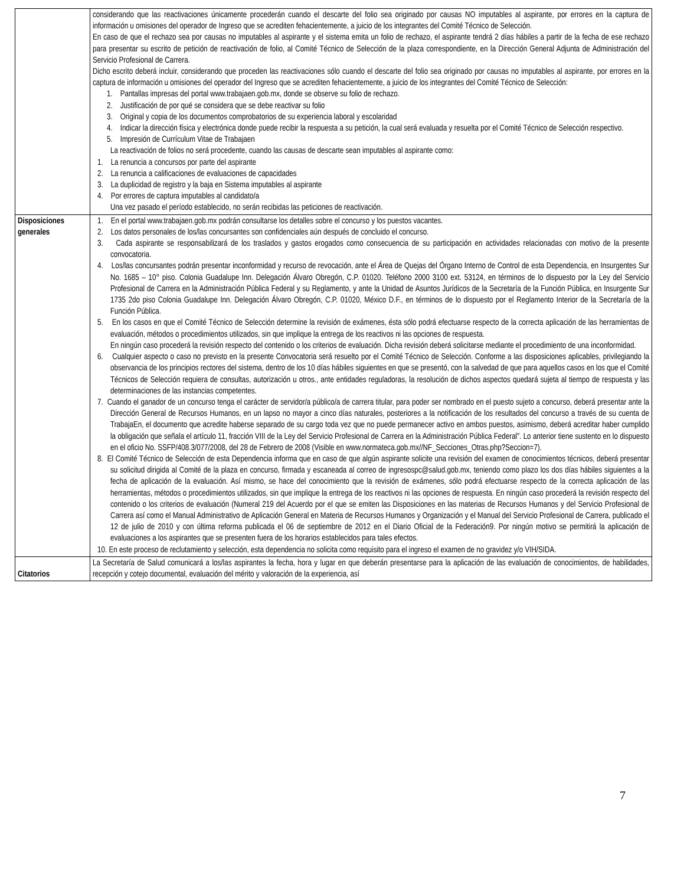| | considerando que las reactivaciones únicamente procederán cuando el descarte del folio sea originado por causas NO imputables al aspirante, por errores en la captura de información u omisiones del operador de Ingreso que se acrediten fehacientemente, a juicio de los integrantes del Comité Técnico de Selección. En caso de que el rechazo sea por causas no imputables al aspirante y el sistema emita un folio de rechazo, el aspirante tendrá 2 días hábiles a partir de la fecha de ese rechazo para presentar su escrito de petición de reactivación de folio, al Comité Técnico de Selección de la plaza correspondiente, en la Dirección General Adjunta de Administración del Servicio Profesional de Carrera. Dicho escrito deberá incluir, considerando que proceden las reactivaciones sólo cuando el descarte del folio sea originado por causas no imputables al aspirante, por errores en la captura de información u omisiones del operador del Ingreso que se acrediten fehacientemente, a juicio de los integrantes del Comité Técnico de Selección: 1. Pantallas impresas del portal www.trabajaen.gob.mx, donde se observe su folio de rechazo. 2. Justificación de por qué se considera que se debe reactivar su folio 3. Original y copia de los documentos comprobatorios de su experiencia laboral y escolaridad 4. Indicar la dirección física y electrónica donde puede recibir la respuesta a su petición, la cual será evaluada y resuelta por el Comité Técnico de Selección respectivo. 5. Impresión de Currículum Vitae de Trabajaen La reactivación de folios no será procedente, cuando las causas de descarte sean imputables al aspirante como: 1. La renuncia a concursos por parte del aspirante 2. La renuncia a calificaciones de evaluaciones de capacidades 3. La duplicidad de registro y la baja en Sistema imputables al aspirante 4. Por errores de captura imputables al candidato/a Una vez pasado el período establecido, no serán recibidas las peticiones de reactivación. |
| Disposiciones generales | 1. En el portal www.trabajaen.gob.mx podrán consultarse los detalles sobre el concurso y los puestos vacantes. 2. Los datos personales de los/las concursantes son confidenciales aún después de concluido el concurso. 3. Cada aspirante se responsabilizará de los traslados y gastos erogados como consecuencia de su participación en actividades relacionadas con motivo de la presente convocatoria. 4. Los/las concursantes podrán presentar inconformidad y recurso de revocación, ante el Área de Quejas del Órgano Interno de Control de esta Dependencia, en Insurgentes Sur No. 1685 – 10° piso. Colonia Guadalupe Inn. Delegación Álvaro Obregón, C.P. 01020. Teléfono 2000 3100 ext. 53124, en términos de lo dispuesto por la Ley del Servicio Profesional de Carrera en la Administración Pública Federal y su Reglamento, y ante la Unidad de Asuntos Jurídicos de la Secretaría de la Función Pública, en Insurgente Sur 1735 2do piso Colonia Guadalupe Inn. Delegación Álvaro Obregón, C.P. 01020, México D.F., en términos de lo dispuesto por el Reglamento Interior de la Secretaría de la Función Pública. 5. En los casos en que el Comité Técnico de Selección determine la revisión de exámenes, ésta sólo podrá efectuarse respecto de la correcta aplicación de las herramientas de evaluación, métodos o procedimientos utilizados, sin que implique la entrega de los reactivos ni las opciones de respuesta. En ningún caso procederá la revisión respecto del contenido o los criterios de evaluación. Dicha revisión deberá solicitarse mediante el procedimiento de una inconformidad. 6. Cualquier aspecto o caso no previsto en la presente Convocatoria será resuelto por el Comité Técnico de Selección. Conforme a las disposiciones aplicables, privilegiando la observancia de los principios rectores del sistema, dentro de los 10 días hábiles siguientes en que se presentó, con la salvedad de que para aquellos casos en los que el Comité Técnicos de Selección requiera de consultas, autorización u otros., ante entidades reguladoras, la resolución de dichos aspectos quedará sujeta al tiempo de respuesta y las determinaciones de las instancias competentes. 7. Cuando el ganador de un concurso tenga el carácter de servidor/a público/a de carrera titular, para poder ser nombrado en el puesto sujeto a concurso, deberá presentar ante la Dirección General de Recursos Humanos, en un lapso no mayor a cinco días naturales, posteriores a la notificación de los resultados del concurso a través de su cuenta de TrabajaEn, el documento que acredite haberse separado de su cargo toda vez que no puede permanecer activo en ambos puestos, asimismo, deberá acreditar haber cumplido la obligación que señala el artículo 11, fracción VIII de la Ley del Servicio Profesional de Carrera en la Administración Pública Federal”. Lo anterior tiene sustento en lo dispuesto en el oficio No. SSFP/408.3/077/2008, del 28 de Febrero de 2008 (Visible en www.normateca.gob.mx//NF_Secciones_Otras.php?Seccion=7). 8. El Comité Técnico de Selección de esta Dependencia informa que en caso de que algún aspirante solicite una revisión del examen de conocimientos técnicos, deberá presentar su solicitud dirigida al Comité de la plaza en concurso, firmada y escaneada al correo de ingresospc@salud.gob.mx, teniendo como plazo los dos días hábiles siguientes a la fecha de aplicación de la evaluación. Así mismo, se hace del conocimiento que la revisión de exámenes, sólo podrá efectuarse respecto de la correcta aplicación de las herramientas, métodos o procedimientos utilizados, sin que implique la entrega de los reactivos ni las opciones de respuesta. En ningún caso procederá la revisión respecto del contenido o los criterios de evaluación (Numeral 219 del Acuerdo por el que se emiten las Disposiciones en las materias de Recursos Humanos y del Servicio Profesional de Carrera así como el Manual Administrativo de Aplicación General en Materia de Recursos Humanos y Organización y el Manual del Servicio Profesional de Carrera, publicado el 12 de julio de 2010 y con última reforma publicada el 06 de septiembre de 2012 en el Diario Oficial de la Federación9. Por ningún motivo se permitirá la aplicación de evaluaciones a los aspirantes que se presenten fuera de los horarios establecidos para tales efectos. 10. En este proceso de reclutamiento y selección, esta dependencia no solicita como requisito para el ingreso el examen de no gravidez y/o VIH/SIDA. |
| Citatorios | La Secretaría de Salud comunicará a los/las aspirantes la fecha, hora y lugar en que deberán presentarse para la aplicación de las evaluación de conocimientos, de habilidades, recepción y cotejo documental, evaluación del mérito y valoración de la experiencia, así |
7